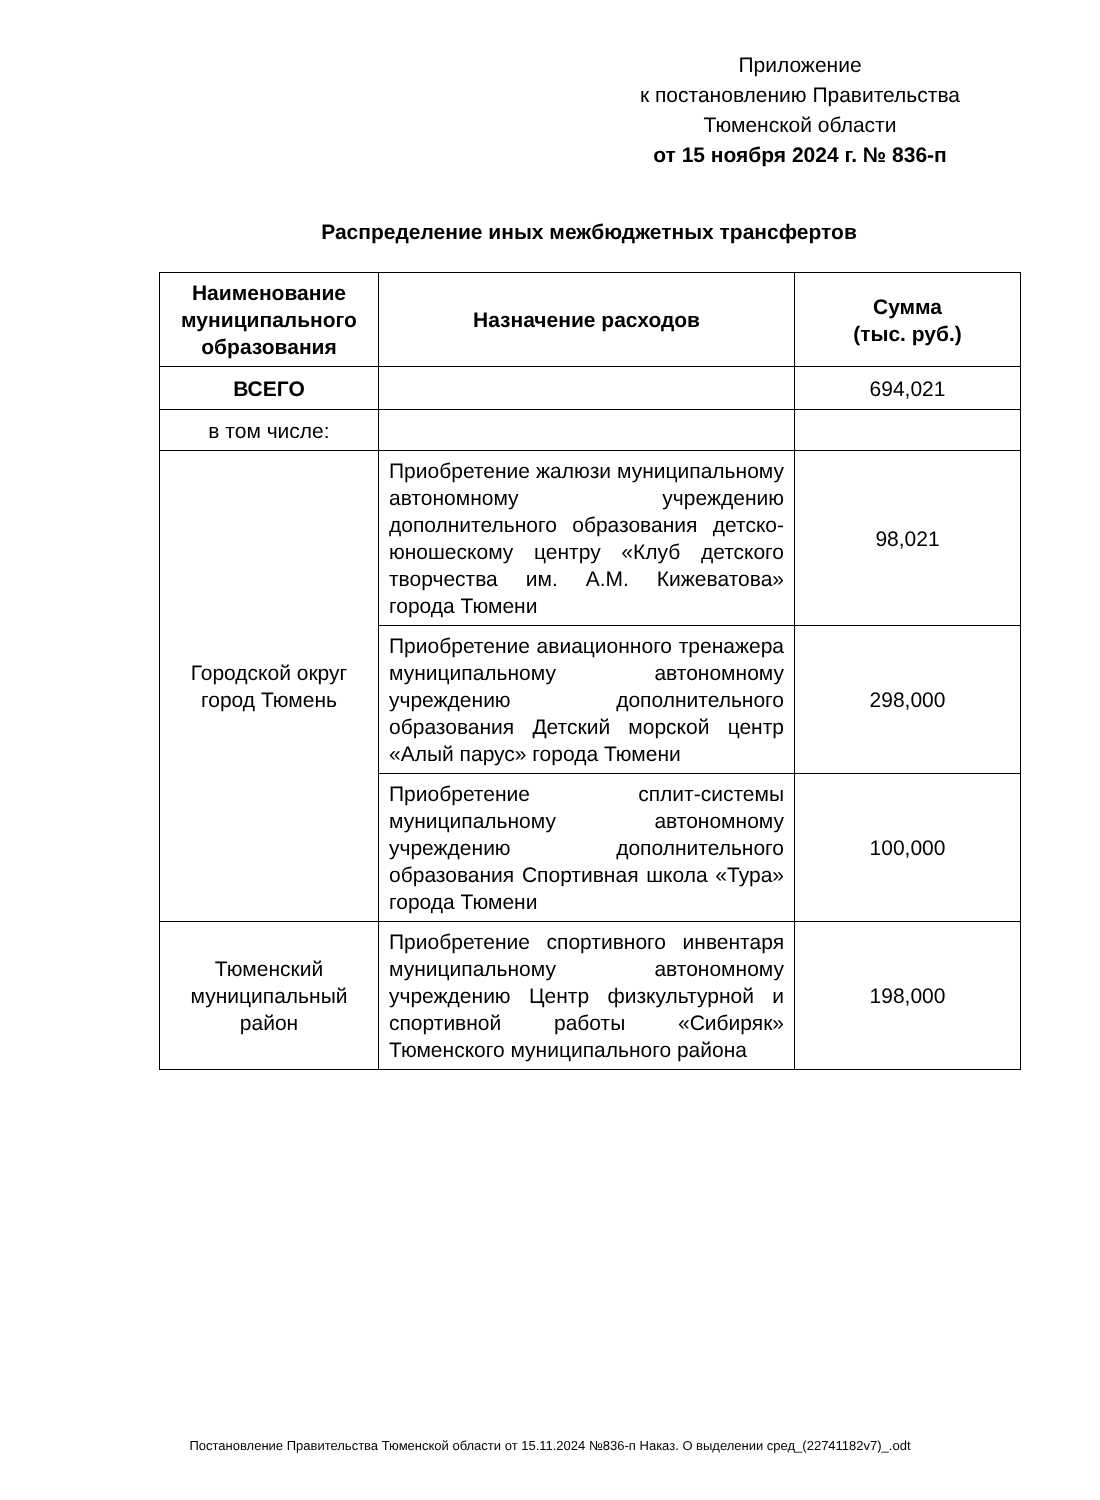Приложение
к постановлению Правительства
Тюменской области
от 15 ноября 2024 г. № 836-п
Распределение иных межбюджетных трансфертов
| Наименование муниципального образования | Назначение расходов | Сумма (тыс. руб.) |
| --- | --- | --- |
| ВСЕГО | | 694,021 |
| в том числе: | | |
| Городской округ город Тюмень | Приобретение жалюзи муниципальному автономному учреждению дополнительного образования детско-юношескому центру «Клуб детского творчества им. А.М. Кижеватова» города Тюмени | 98,021 |
| | Приобретение авиационного тренажера муниципальному автономному учреждению дополнительного образования Детский морской центр «Алый парус» города Тюмени | 298,000 |
| | Приобретение сплит-системы муниципальному автономному учреждению дополнительного образования Спортивная школа «Тура» города Тюмени | 100,000 |
| Тюменский муниципальный район | Приобретение спортивного инвентаря муниципальному автономному учреждению Центр физкультурной и спортивной работы «Сибиряк» Тюменского муниципального района | 198,000 |
Постановление Правительства Тюменской области от 15.11.2024 №836-п Наказ. О выделении сред_(22741182v7)_.odt